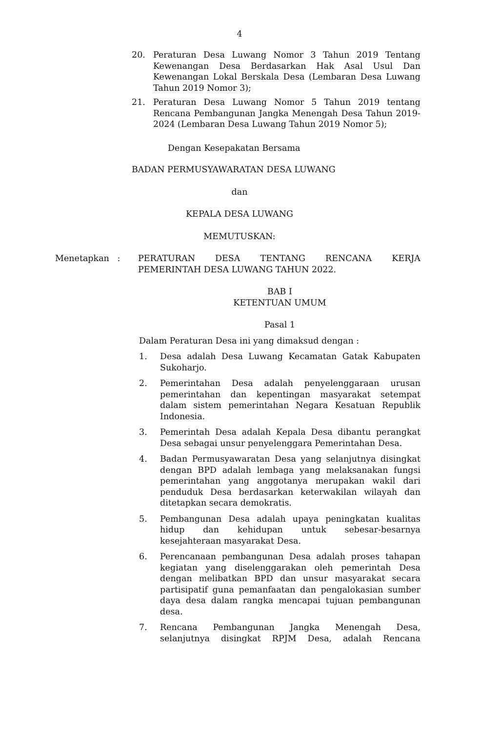4
20. Peraturan Desa Luwang Nomor 3 Tahun 2019 Tentang Kewenangan Desa Berdasarkan Hak Asal Usul Dan Kewenangan Lokal Berskala Desa (Lembaran Desa Luwang Tahun 2019 Nomor 3);
21. Peraturan Desa Luwang Nomor 5 Tahun 2019 tentang Rencana Pembangunan Jangka Menengah Desa Tahun 2019-2024 (Lembaran Desa Luwang Tahun 2019 Nomor 5);
Dengan Kesepakatan Bersama
BADAN PERMUSYAWARATAN DESA LUWANG
dan
KEPALA DESA LUWANG
MEMUTUSKAN:
Menetapkan : PERATURAN DESA TENTANG RENCANA KERJA PEMERINTAH DESA LUWANG TAHUN 2022.
BAB I
KETENTUAN UMUM
Pasal 1
Dalam Peraturan Desa ini yang dimaksud dengan :
1. Desa adalah Desa Luwang Kecamatan Gatak Kabupaten Sukoharjo.
2. Pemerintahan Desa adalah penyelenggaraan urusan pemerintahan dan kepentingan masyarakat setempat dalam sistem pemerintahan Negara Kesatuan Republik Indonesia.
3. Pemerintah Desa adalah Kepala Desa dibantu perangkat Desa sebagai unsur penyelenggara Pemerintahan Desa.
4. Badan Permusyawaratan Desa yang selanjutnya disingkat dengan BPD adalah lembaga yang melaksanakan fungsi pemerintahan yang anggotanya merupakan wakil dari penduduk Desa berdasarkan keterwakilan wilayah dan ditetapkan secara demokratis.
5. Pembangunan Desa adalah upaya peningkatan kualitas hidup dan kehidupan untuk sebesar-besarnya kesejahteraan masyarakat Desa.
6. Perencanaan pembangunan Desa adalah proses tahapan kegiatan yang diselenggarakan oleh pemerintah Desa dengan melibatkan BPD dan unsur masyarakat secara partisipatif guna pemanfaatan dan pengalokasian sumber daya desa dalam rangka mencapai tujuan pembangunan desa.
7. Rencana Pembangunan Jangka Menengah Desa, selanjutnya disingkat RPJM Desa, adalah Rencana